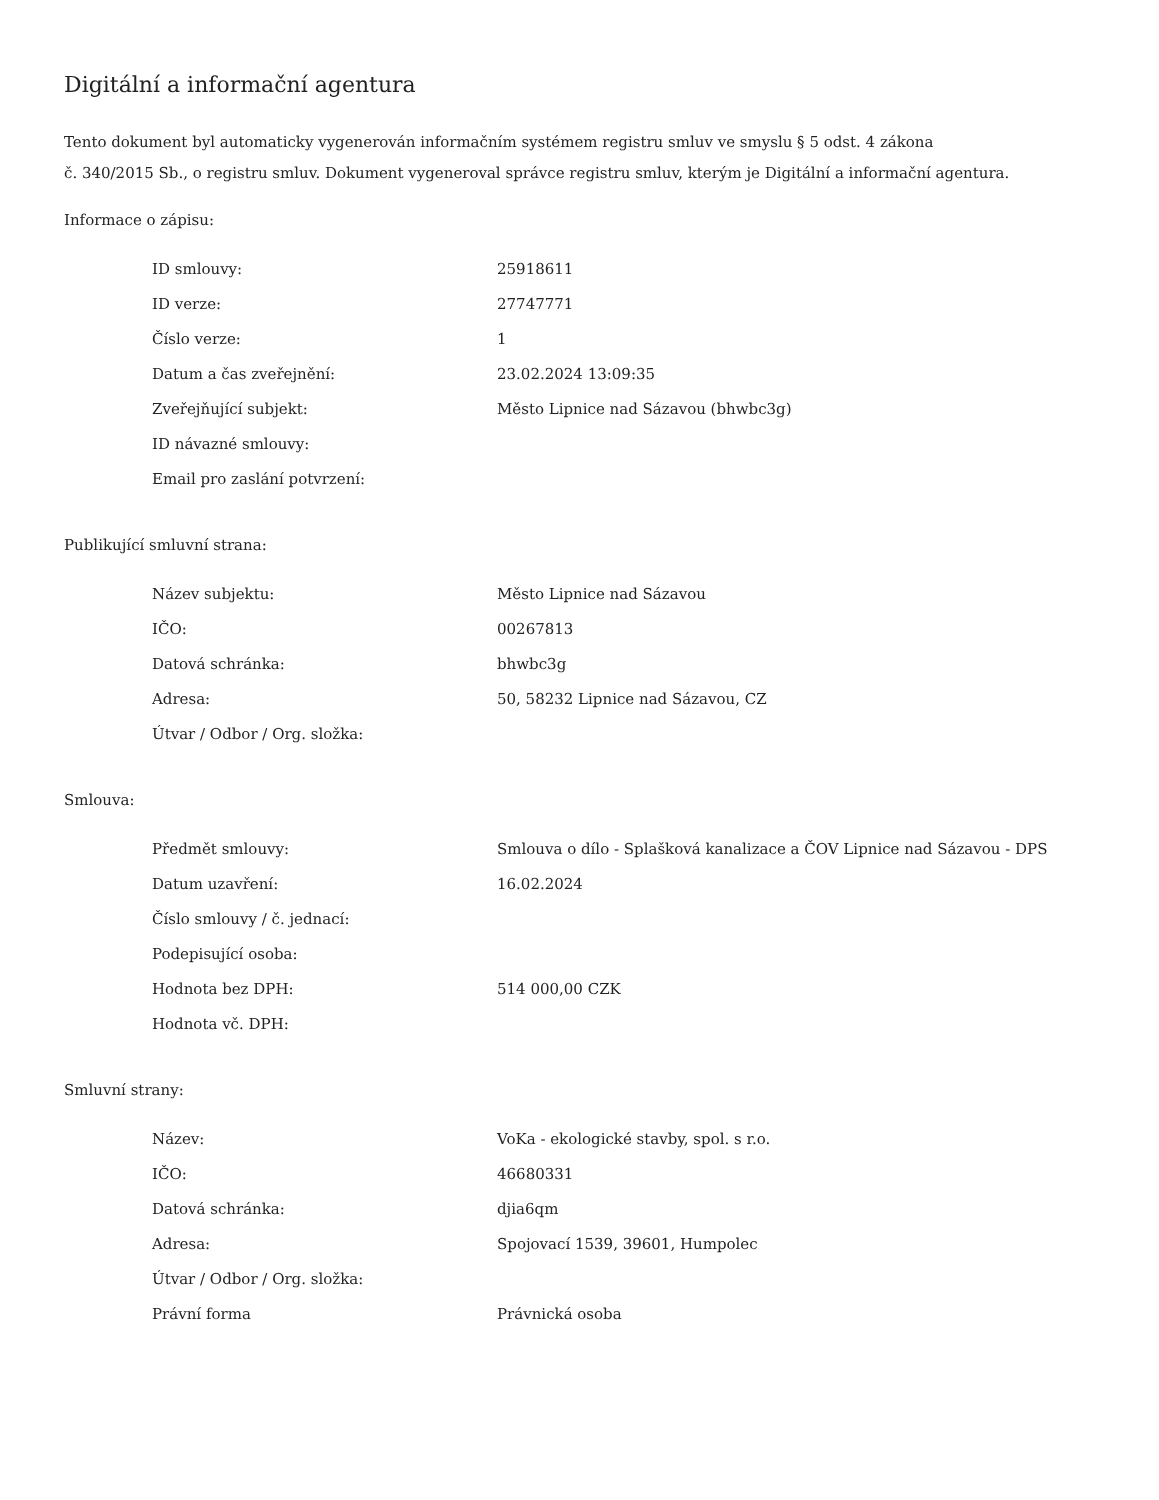Digitální a informační agentura
Tento dokument byl automaticky vygenerován informačním systémem registru smluv ve smyslu § 5 odst. 4 zákona
č. 340/2015 Sb., o registru smluv. Dokument vygeneroval správce registru smluv, kterým je Digitální a informační agentura.
Informace o zápisu:
| ID smlouvy: | 25918611 |
| ID verze: | 27747771 |
| Číslo verze: | 1 |
| Datum a čas zveřejnění: | 23.02.2024 13:09:35 |
| Zveřejňující subjekt: | Město Lipnice nad Sázavou (bhwbc3g) |
| ID návazné smlouvy: | |
| Email pro zaslání potvrzení: | |
Publikující smluvní strana:
| Název subjektu: | Město Lipnice nad Sázavou |
| IČO: | 00267813 |
| Datová schránka: | bhwbc3g |
| Adresa: | 50, 58232 Lipnice nad Sázavou, CZ |
| Útvar / Odbor / Org. složka: | |
Smlouva:
| Předmět smlouvy: | Smlouva o dílo - Splašková kanalizace a ČOV Lipnice nad Sázavou - DPS |
| Datum uzavření: | 16.02.2024 |
| Číslo smlouvy / č. jednací: | |
| Podepisující osoba: | |
| Hodnota bez DPH: | 514 000,00 CZK |
| Hodnota vč. DPH: | |
Smluvní strany:
| Název: | VoKa - ekologické stavby, spol. s r.o. |
| IČO: | 46680331 |
| Datová schránka: | djia6qm |
| Adresa: | Spojovací 1539, 39601, Humpolec |
| Útvar / Odbor / Org. složka: | |
| Právní forma | Právnická osoba |